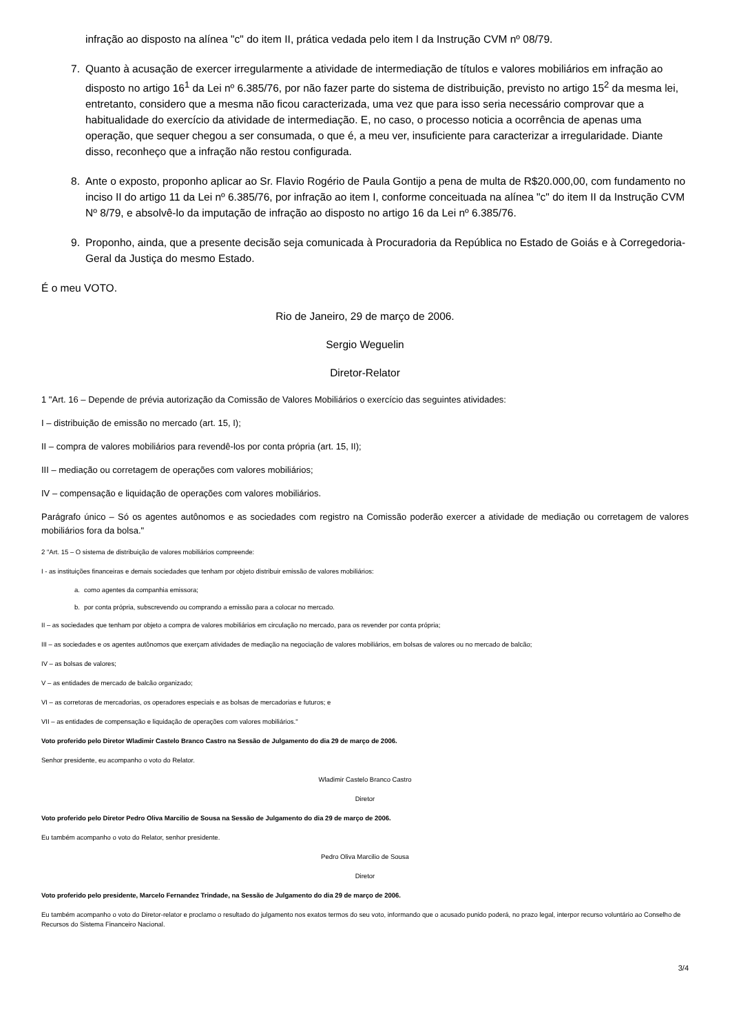infração ao disposto na alínea "c" do item II, prática vedada pelo item I da Instrução CVM nº 08/79.
7. Quanto à acusação de exercer irregularmente a atividade de intermediação de títulos e valores mobiliários em infração ao disposto no artigo 16<sup>1</sup> da Lei nº 6.385/76, por não fazer parte do sistema de distribuição, previsto no artigo 15<sup>2</sup> da mesma lei, entretanto, considero que a mesma não ficou caracterizada, uma vez que para isso seria necessário comprovar que a habitualidade do exercício da atividade de intermediação. E, no caso, o processo noticia a ocorrência de apenas uma operação, que sequer chegou a ser consumada, o que é, a meu ver, insuficiente para caracterizar a irregularidade. Diante disso, reconheço que a infração não restou configurada.
8. Ante o exposto, proponho aplicar ao Sr. Flavio Rogério de Paula Gontijo a pena de multa de R$20.000,00, com fundamento no inciso II do artigo 11 da Lei nº 6.385/76, por infração ao item I, conforme conceituada na alínea "c" do item II da Instrução CVM Nº 8/79, e absolvê-lo da imputação de infração ao disposto no artigo 16 da Lei nº 6.385/76.
9. Proponho, ainda, que a presente decisão seja comunicada à Procuradoria da República no Estado de Goiás e à Corregedoria-Geral da Justiça do mesmo Estado.
É o meu VOTO.
Rio de Janeiro, 29 de março de 2006.
Sergio Weguelin
Diretor-Relator
1 "Art. 16 – Depende de prévia autorização da Comissão de Valores Mobiliários o exercício das seguintes atividades:
I – distribuição de emissão no mercado (art. 15, I);
II – compra de valores mobiliários para revendê-los por conta própria (art. 15, II);
III – mediação ou corretagem de operações com valores mobiliários;
IV – compensação e liquidação de operações com valores mobiliários.
Parágrafo único – Só os agentes autônomos e as sociedades com registro na Comissão poderão exercer a atividade de mediação ou corretagem de valores mobiliários fora da bolsa."
2 "Art. 15 – O sistema de distribuição de valores mobiliários compreende:
I - as instituições financeiras e demais sociedades que tenham por objeto distribuir emissão de valores mobiliários:
a. como agentes da companhia emissora;
b. por conta própria, subscrevendo ou comprando a emissão para a colocar no mercado.
II – as sociedades que tenham por objeto a compra de valores mobiliários em circulação no mercado, para os revender por conta própria;
III – as sociedades e os agentes autônomos que exerçam atividades de mediação na negociação de valores mobiliários, em bolsas de valores ou no mercado de balcão;
IV – as bolsas de valores;
V – as entidades de mercado de balcão organizado;
VI – as corretoras de mercadorias, os operadores especiais e as bolsas de mercadorias e futuros; e
VII – as entidades de compensação e liquidação de operações com valores mobiliários."
Voto proferido pelo Diretor Wladimir Castelo Branco Castro na Sessão de Julgamento do dia 29 de março de 2006.
Senhor presidente, eu acompanho o voto do Relator.
Wladimir Castelo Branco Castro
Diretor
Voto proferido pelo Diretor Pedro Oliva Marcilio de Sousa na Sessão de Julgamento do dia 29 de março de 2006.
Eu também acompanho o voto do Relator, senhor presidente.
Pedro Oliva Marcilio de Sousa
Diretor
Voto proferido pelo presidente, Marcelo Fernandez Trindade, na Sessão de Julgamento do dia 29 de março de 2006.
Eu também acompanho o voto do Diretor-relator e proclamo o resultado do julgamento nos exatos termos do seu voto, informando que o acusado punido poderá, no prazo legal, interpor recurso voluntário ao Conselho de Recursos do Sistema Financeiro Nacional.
3/4